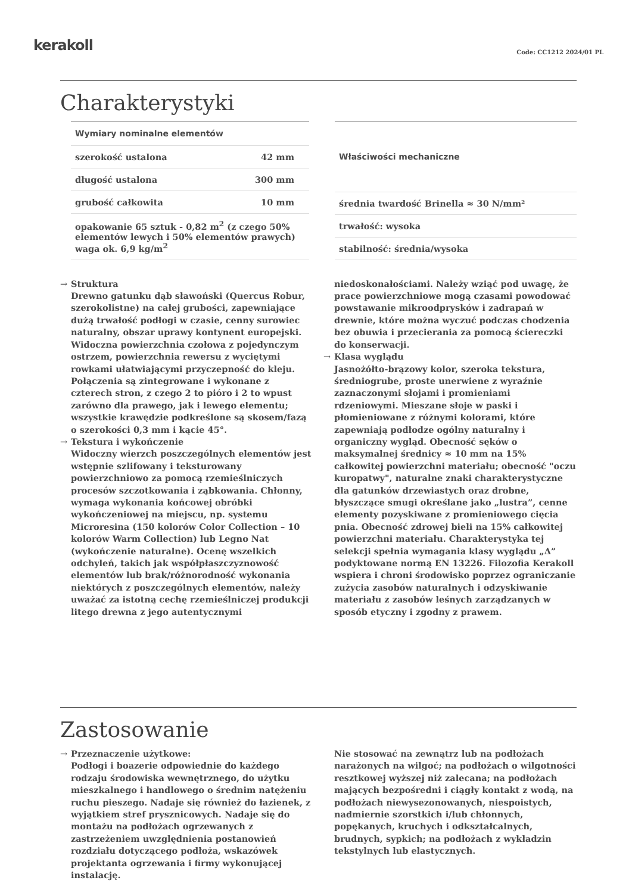kerakoll
Code: CC1212 2024/01 PL
Charakterystyki
| Wymiary nominalne elementów | |
| --- | --- |
| szerokość ustalona | 42 mm |
| długość ustalona | 300 mm |
| grubość całkowita | 10 mm |
| opakowanie 65 sztuk - 0,82 m<sup>2</sup> (z czego 50% elementów lewych i 50% elementów prawych) waga ok. 6,9 kg/m<sup>2</sup> | |
| Właściwości mechaniczne |
| --- |
| średnia twardość Brinella ≈ 30 N/mm² |
| trwałość: wysoka |
| stabilność: średnia/wysoka |
→ Struktura
Drewno gatunku dąb sławoński (Quercus Robur, szerokolistne) na całej grubości, zapewniające dużą trwałość podłogi w czasie, cenny surowiec naturalny, obszar uprawy kontynent europejski. Widoczna powierzchnia czołowa z pojedynczym ostrzem, powierzchnia rewersu z wyciętymi rowkami ułatwiającymi przyczepność do kleju. Połączenia są zintegrowane i wykonane z czterech stron, z czego 2 to pióro i 2 to wpust zarówno dla prawego, jak i lewego elementu; wszystkie krawędzie podkreślone są skosem/fazą o szerokości 0,3 mm i kącie 45°.
→ Tekstura i wykończenie
Widoczny wierzch poszczególnych elementów jest wstępnie szlifowany i teksturowany powierzchniowo za pomocą rzemieślniczych procesów szczotkowania i ząbkowania. Chłonny, wymaga wykonania końcowej obróbki wykończeniowej na miejscu, np. systemu Microresina (150 kolorów Color Collection – 10 kolorów Warm Collection) lub Legno Nat (wykończenie naturalne). Ocenę wszelkich odchyleń, takich jak współpłaszczyznowość elementów lub brak/różnorodność wykonania niektórych z poszczególnych elementów, należy uważać za istotną cechę rzemieślniczej produkcji litego drewna z jego autentycznymi
niedoskonałościami. Należy wziąć pod uwagę, że prace powierzchniowe mogą czasami powodować powstawanie mikroodprysków i zadrapań w drewnie, które można wyczuć podczas chodzenia bez obuwia i przecierania za pomocą ściereczki do konserwacji.
→ Klasa wyglądu
Jasnożółto-brązowy kolor, szeroka tekstura, średniogrube, proste unerwiene z wyraźnie zaznaczonymi słojami i promieniami rdzeniowymi. Mieszane słoje w paski i płomieniowane z różnymi kolorami, które zapewniają podłodze ogólny naturalny i organiczny wygląd. Obecność sęków o maksymalnej średnicy ≈ 10 mm na 15% całkowitej powierzchni materiału; obecność "oczu kuropatwy", naturalne znaki charakterystyczne dla gatunków drzewiastych oraz drobne, błyszczące smugi określane jako „lustra”, cenne elementy pozyskiwane z promieniowego cięcia pnia. Obecność zdrowej bieli na 15% całkowitej powierzchni materiału. Charakterystyka tej selekcji spełnia wymagania klasy wyglądu „Δ” podyktowane normą EN 13226. Filozofia Kerakoll wspiera i chroni środowisko poprzez ograniczanie zużycia zasobów naturalnych i odzyskiwanie materiału z zasobów leśnych zarządzanych w sposób etyczny i zgodny z prawem.
Zastosowanie
→ Przeznaczenie użytkowe:
Podłogi i boazerie odpowiednie do każdego rodzaju środowiska wewnętrznego, do użytku mieszkalnego i handlowego o średnim natężeniu ruchu pieszego. Nadaje się również do łazienek, z wyjątkiem stref prysznicowych. Nadaje się do montażu na podłożach ogrzewanych z zastrzeżeniem uwzględnienia postanowień rozdziału dotyczącego podłoża, wskazówek projektanta ogrzewania i firmy wykonującej instalację.
Nie stosować na zewnątrz lub na podłożach narażonych na wilgoć; na podłożach o wilgotności resztkowej wyższej niż zalecana; na podłożach mających bezpośredni i ciągły kontakt z wodą, na podłożach niewysezonowanych, niespoistych, nadmiernie szorstkich i/lub chłonnych, popękanych, kruchych i odkształcalnych, brudnych, sypkich; na podłożach z wykładzin tekstylnych lub elastycznych.